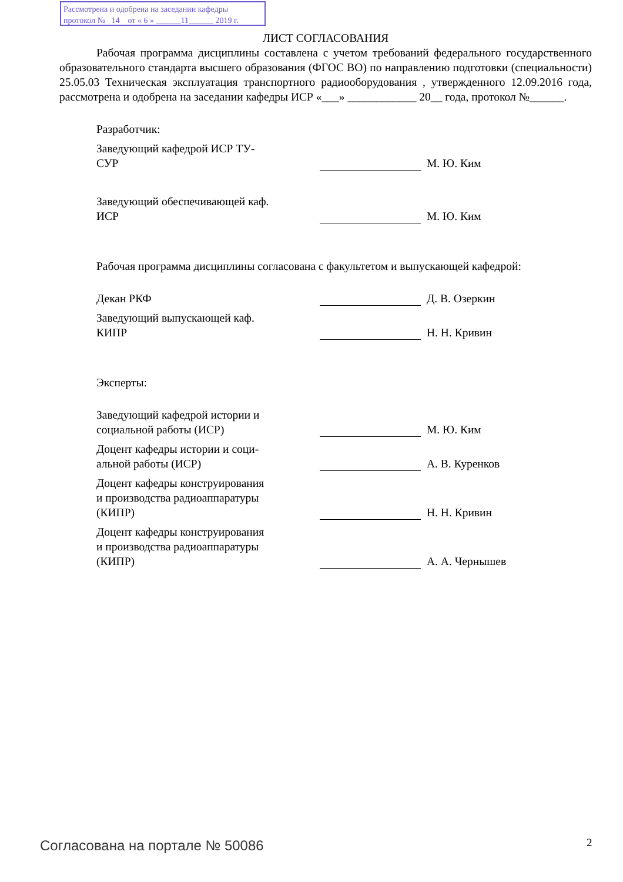Рассмотрена и одобрена на заседании кафедры
протокол № 14 от « 6 » ______11______ 2019 г.
ЛИСТ СОГЛАСОВАНИЯ
Рабочая программа дисциплины составлена с учетом требований федерального государственного образовательного стандарта высшего образования (ФГОС ВО) по направлению подготовки (специальности) 25.05.03 Техническая эксплуатация транспортного радиооборудования , утвержденного 12.09.2016 года, рассмотрена и одобрена на заседании кафедры ИСР «___» ____________ 20__ года, протокол №______.
Разработчик:
Заведующий кафедрой ИСР ТУ-
СУР
М. Ю. Ким
Заведующий обеспечивающей каф.
ИСР
М. Ю. Ким
Рабочая программа дисциплины согласована с факультетом и выпускающей кафедрой:
Декан РКФ
Д. В. Озеркин
Заведующий выпускающей каф.
КИПР
Н. Н. Кривин
Эксперты:
Заведующий кафедрой истории и
социальной работы (ИСР)
М. Ю. Ким
Доцент кафедры истории и соци-
альной работы (ИСР)
А. В. Куренков
Доцент кафедры конструирования
и производства радиоаппаратуры
(КИПР)
Н. Н. Кривин
Доцент кафедры конструирования
и производства радиоаппаратуры
(КИПР)
А. А. Чернышев
Согласована на портале № 50086 2